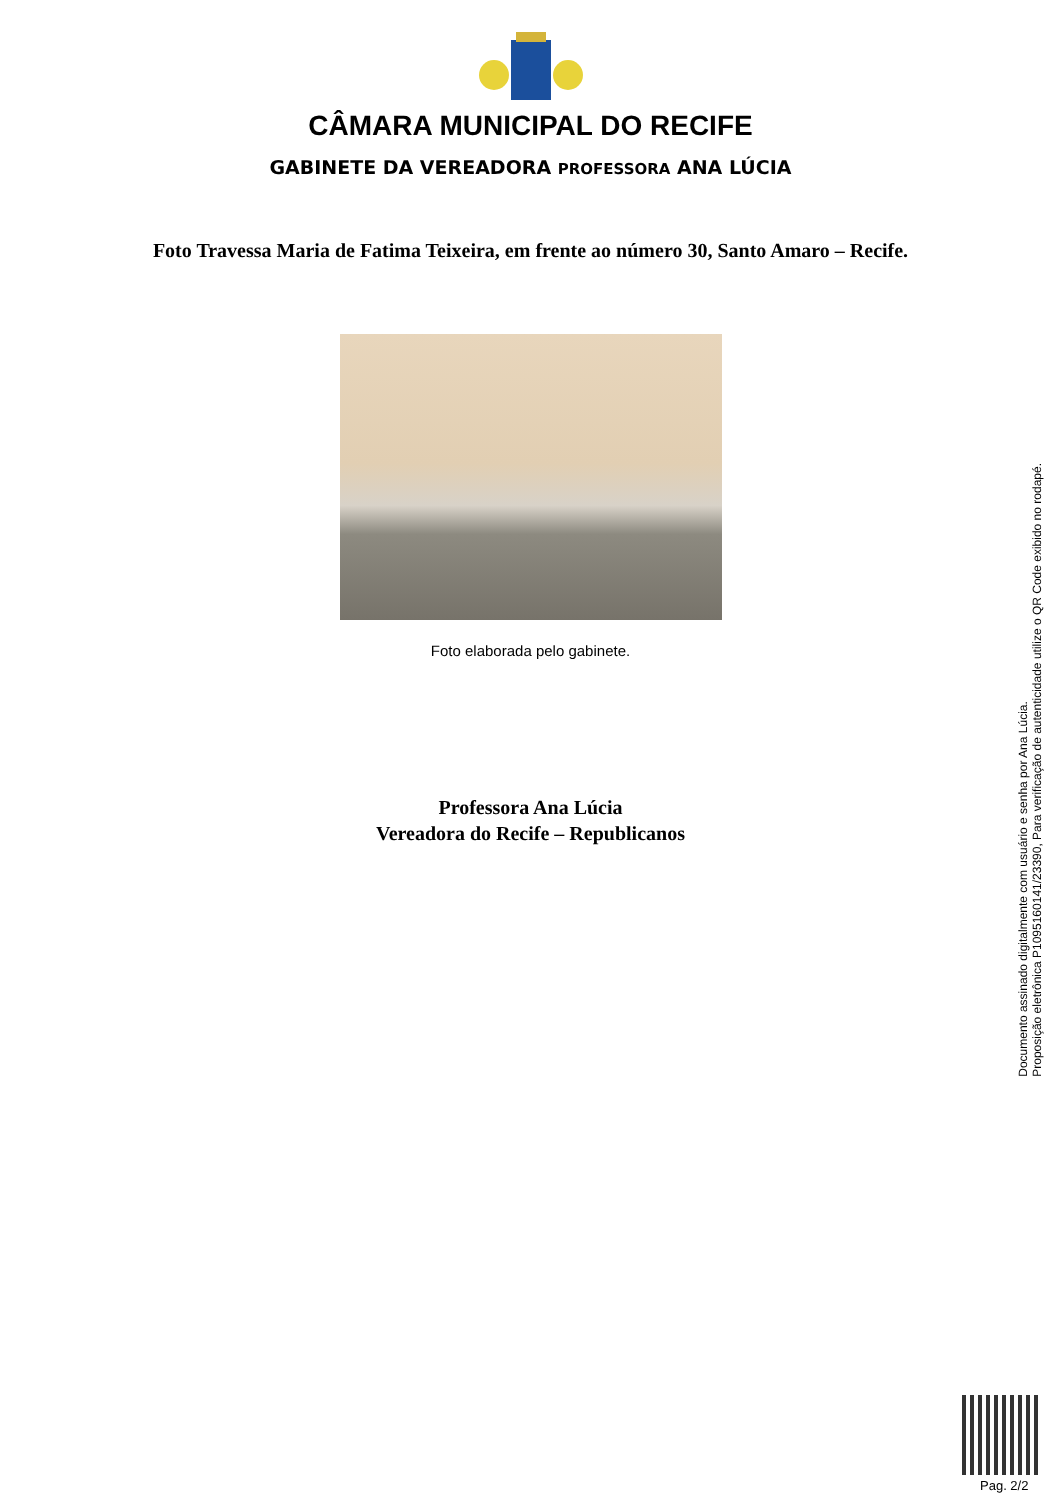CÂMARA MUNICIPAL DO RECIFE
GABINETE DA VEREADORA PROFESSORA ANA LÚCIA
Foto Travessa Maria de Fatima Teixeira, em frente ao número 30, Santo Amaro – Recife.
Foto elaborada pelo gabinete.
Professora Ana Lúcia
Vereadora do Recife – Republicanos
Documento assinado digitalmente com usuário e senha por Ana Lúcia.
Proposição eletrônica P1095160141/23390, Para verificação de autenticidade utilize o QR Code exibido no rodapé.
Pag. 2/2